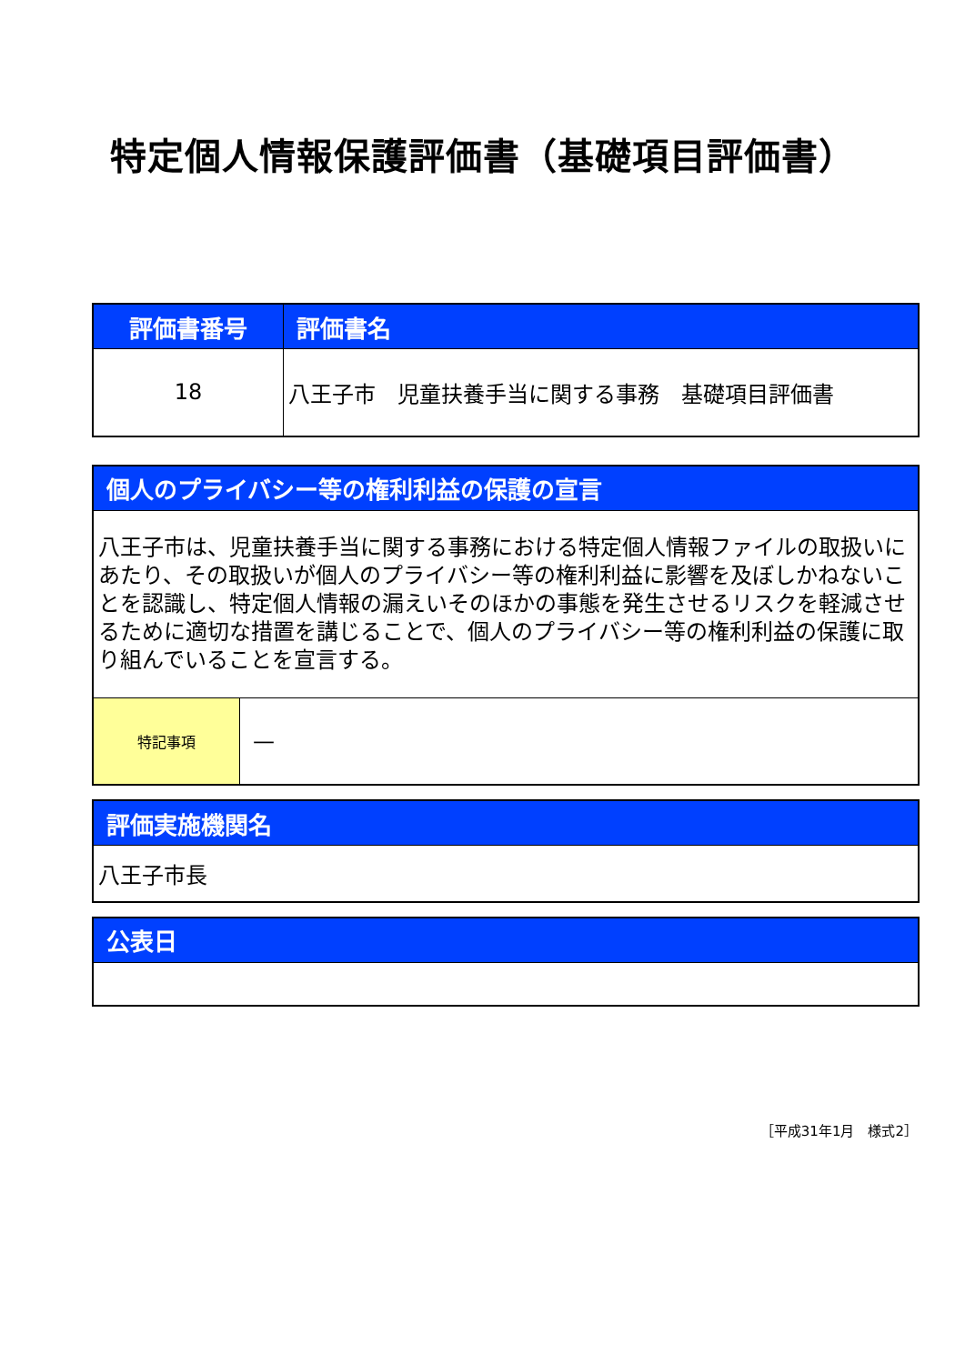特定個人情報保護評価書（基礎項目評価書）
| 評価書番号 | 評価書名 |
| --- | --- |
| 18 | 八王子市 児童扶養手当に関する事務 基礎項目評価書 |
| 個人のプライバシー等の権利利益の保護の宣言 | |
| --- | --- |
| 八王子市は、児童扶養手当に関する事務における特定個人情報ファイルの取扱いにあたり、その取扱いが個人のプライバシー等の権利利益に影響を及ぼしかねないことを認識し、特定個人情報の漏えいそのほかの事態を発生させるリスクを軽減させるために適切な措置を講じることで、個人のプライバシー等の権利利益の保護に取り組んでいることを宣言する。 | |
| 特記事項 | — |
| 評価実施機関名 |
| --- |
| 八王子市長 |
| 公表日 |
| --- |
［平成31年1月　様式2］